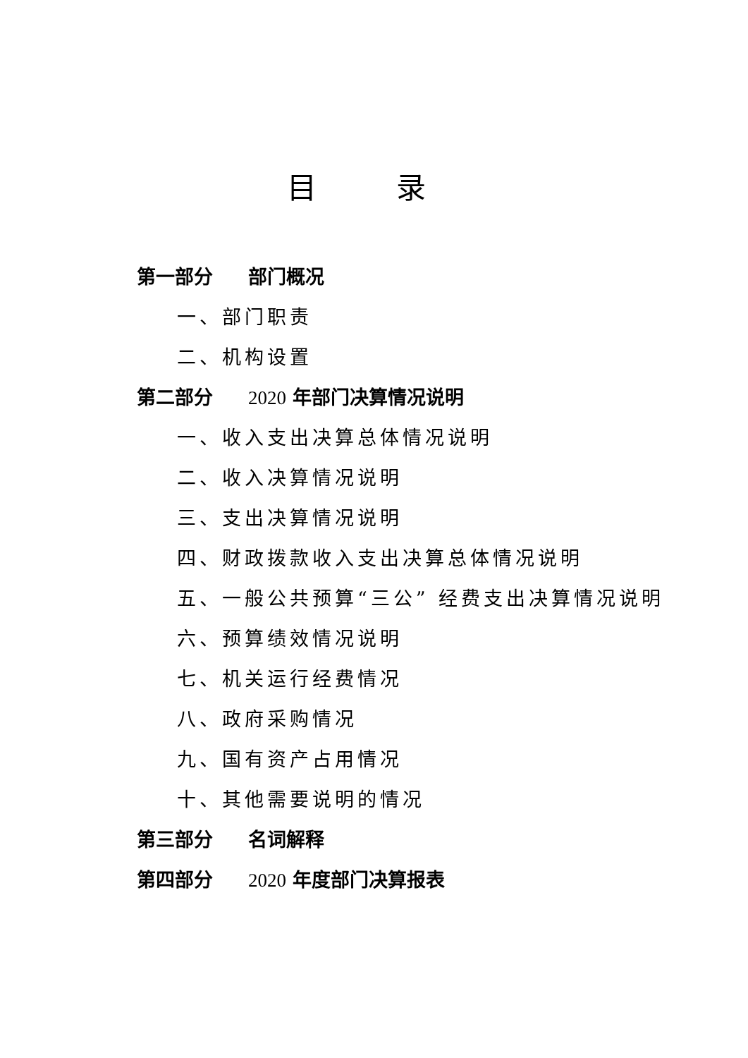目 录
第一部分 部门概况
一、部门职责
二、机构设置
第二部分 2020 年部门决算情况说明
一、收入支出决算总体情况说明
二、收入决算情况说明
三、支出决算情况说明
四、财政拨款收入支出决算总体情况说明
五、一般公共预算“三公” 经费支出决算情况说明
六、预算绩效情况说明
七、机关运行经费情况
八、政府采购情况
九、国有资产占用情况
十、其他需要说明的情况
第三部分 名词解释
第四部分 2020 年度部门决算报表